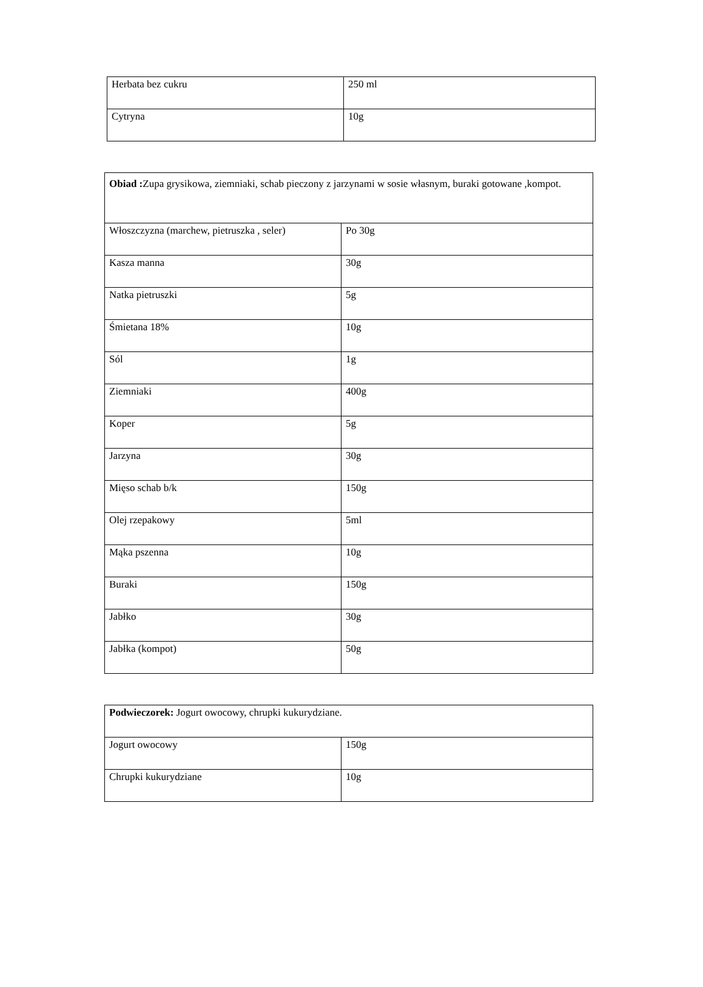| Herbata bez cukru | 250 ml |
| Cytryna | 10g |
| Obiad : Zupa grysikowa, ziemniaki, schab pieczony z jarzynami w sosie własnym, buraki gotowane ,kompot. | |
| Włoszczyzna (marchew, pietruszka , seler) | Po 30g |
| Kasza manna | 30g |
| Natka pietruszki | 5g |
| Śmietana 18% | 10g |
| Sól | 1g |
| Ziemniaki | 400g |
| Koper | 5g |
| Jarzyna | 30g |
| Mięso schab b/k | 150g |
| Olej rzepakowy | 5ml |
| Mąka pszenna | 10g |
| Buraki | 150g |
| Jabłko | 30g |
| Jabłka (kompot) | 50g |
| Podwieczorek: Jogurt owocowy, chrupki kukurydziane. | |
| Jogurt owocowy | 150g |
| Chrupki kukurydziane | 10g |